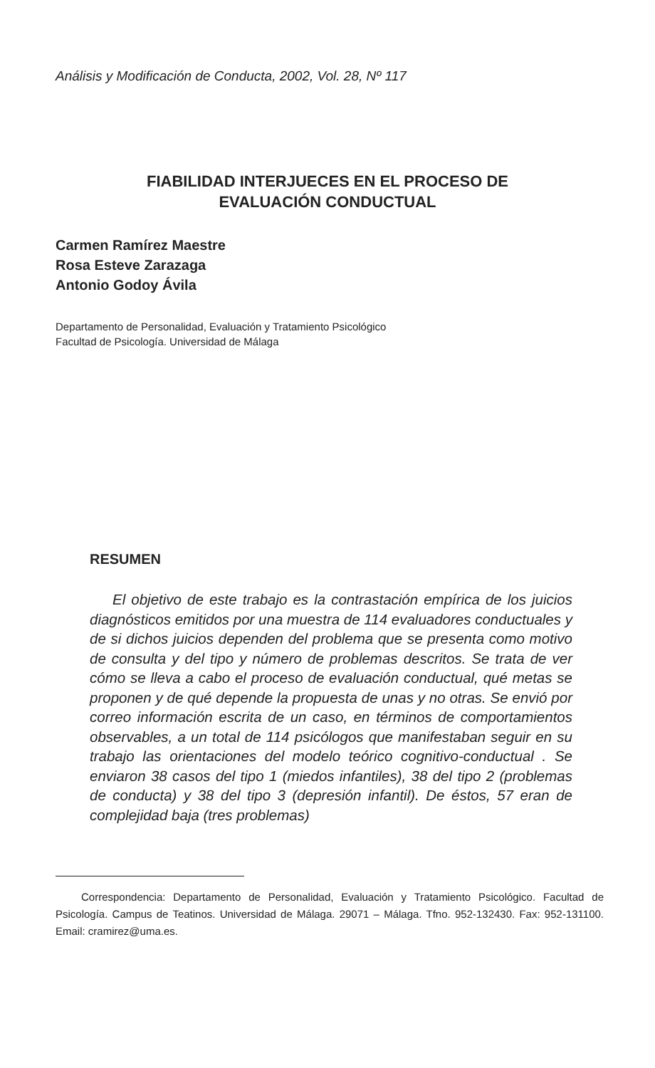Análisis y Modificación de Conducta, 2002, Vol. 28, Nº 117
FIABILIDAD INTERJUECES EN EL PROCESO DE
EVALUACIÓN CONDUCTUAL
Carmen Ramírez Maestre
Rosa Esteve Zarazaga
Antonio Godoy Ávila
Departamento de Personalidad, Evaluación y Tratamiento Psicológico
Facultad de Psicología. Universidad de Málaga
RESUMEN
El objetivo de este trabajo es la contrastación empírica de los juicios diagnósticos emitidos por una muestra de 114 evaluadores conductuales y de si dichos juicios dependen del problema que se presenta como motivo de consulta y del tipo y número de problemas descritos. Se trata de ver cómo se lleva a cabo el proceso de evaluación conductual, qué metas se proponen y de qué depende la propuesta de unas y no otras. Se envió por correo información escrita de un caso, en términos de comportamientos observables, a un total de 114 psicólogos que manifestaban seguir en su trabajo las orientaciones del modelo teórico cognitivo-conductual . Se enviaron 38 casos del tipo 1 (miedos infantiles), 38 del tipo 2 (problemas de conducta) y 38 del tipo 3 (depresión infantil). De éstos, 57 eran de complejidad baja (tres problemas)
Correspondencia: Departamento de Personalidad, Evaluación y Tratamiento Psicológico. Facultad de Psicología. Campus de Teatinos. Universidad de Málaga. 29071 – Málaga. Tfno. 952-132430. Fax: 952-131100. Email: cramirez@uma.es.